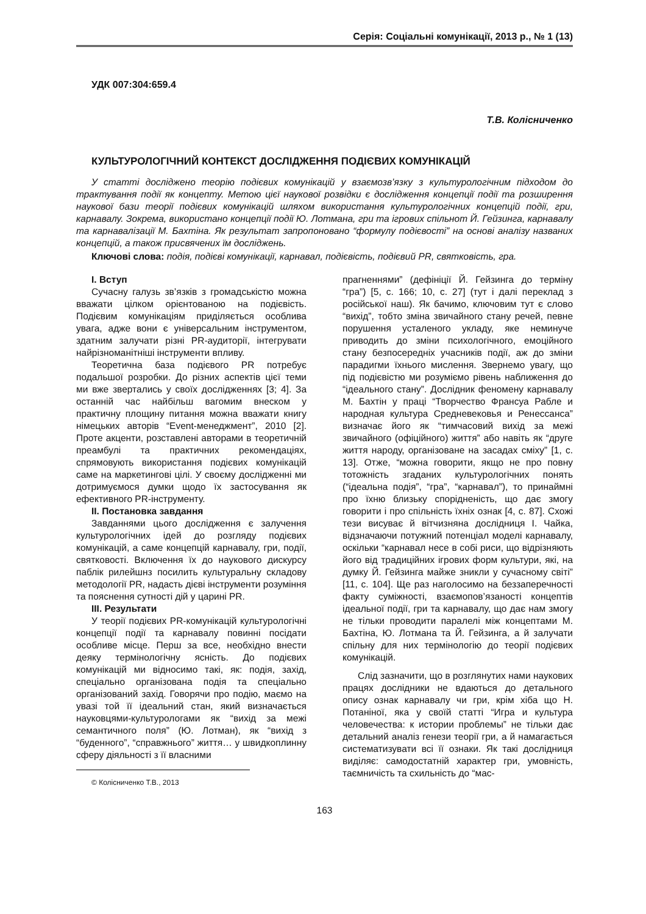Серія: Соціальні комунікації, 2013 р., № 1 (13)
УДК 007:304:659.4
Т.В. Колісниченко
КУЛЬТУРОЛОГІЧНИЙ КОНТЕКСТ ДОСЛІДЖЕННЯ ПОДІЄВИХ КОМУНІКАЦІЙ
У статті досліджено теорію подієвих комунікацій у взаємозв’язку з культурологічним підходом до трактування події як концепту. Метою цієї наукової розвідки є дослідження концепції події та розширення наукової бази теорії подієвих комунікацій шляхом використання культурологічних концепцій події, гри, карнавалу. Зокрема, використано концепції події Ю. Лотмана, гри та ігрових спільнот Й. Гейзинга, карнавалу та карнавалізації М. Бахтіна. Як результат запропоновано “формулу подієвості” на основі аналізу названих концепцій, а також присвячених їм досліджень.
Ключові слова: подія, подієві комунікації, карнавал, подієвість, подієвий PR, святковість, гра.
I. Вступ
Сучасну галузь зв’язків з громадськістю можна вважати цілком орієнтованою на подієвість. Подієвим комунікаціям приділяється особлива увага, адже вони є універсальним інструментом, здатним залучати різні PR-аудиторії, інтегрувати найрізноманітніші інструменти впливу.
Теоретична база подієвого PR потребує подальшої розробки. До різних аспектів цієї теми ми вже звертались у своїх дослідженнях [3; 4]. За останній час найбільш вагомим внеском у практичну площину питання можна вважати книгу німецьких авторів “Event-менеджмент”, 2010 [2]. Проте акценти, розставлені авторами в теоретичній преамбулі та практичних рекомендаціях, спрямовують використання подієвих комунікацій саме на маркетингові цілі. У своєму дослідженні ми дотримуємося думки щодо їх застосування як ефективного PR-інструменту.
II. Постановка завдання
Завданнями цього дослідження є залучення культурологічних ідей до розгляду подієвих комунікацій, а саме концепцій карнавалу, гри, події, святковості. Включення їх до наукового дискурсу паблік рилейшнз посилить культуральну складову методології PR, надасть дієві інструменти розуміння та пояснення сутності дій у царині PR.
III. Результати
У теорії подієвих PR-комунікацій культурологічні концепції події та карнавалу повинні посідати особливе місце. Перш за все, необхідно внести деяку термінологічну ясність. До подієвих комунікацій ми відносимо такі, як: подія, захід, спеціально організована подія та спеціально організований захід. Говорячи про подію, маємо на увазі той її ідеальний стан, який визначається науковцями-культурологами як “вихід за межі семантичного поля” (Ю. Лотман), як “вихід з “буденного”, “справжнього” життя… у швидкоплинну сферу діяльності з її власними
© Колісниченко Т.В., 2013
прагненнями” (дефініції Й. Гейзинга до терміну “гра”) [5, с. 166; 10, с. 27] (тут і далі переклад з російської наш). Як бачимо, ключовим тут є слово “вихід”, тобто зміна звичайного стану речей, певне порушення усталеного укладу, яке неминуче приводить до зміни психологічного, емоційного стану безпосередніх учасників події, аж до зміни парадигми їхнього мислення. Звернемо увагу, що під подієвістю ми розуміємо рівень наближення до “ідеального стану”. Дослідник феномену карнавалу М. Бахтін у праці “Творчество Франсуа Рабле и народная культура Средневековья и Ренессанса” визначає його як “тимчасовий вихід за межі звичайного (офіційного) життя” або навіть як “друге життя народу, організоване на засадах сміху” [1, с. 13]. Отже, “можна говорити, якщо не про повну тотожність згаданих культурологічних понять (“ідеальна подія”, “гра”, “карнавал”), то принаймні про їхню близьку спорідненість, що дає змогу говорити і про спільність їхніх ознак [4, с. 87]. Схожі тези висуває й вітчизняна дослідниця І. Чайка, відзначаючи потужний потенціал моделі карнавалу, оскільки “карнавал несе в собі риси, що відрізняють його від традиційних ігрових форм культури, які, на думку Й. Гейзинга майже зникли у сучасному світі” [11, с. 104]. Ще раз наголосимо на беззаперечності факту суміжності, взаємопов’язаності концептів ідеальної події, гри та карнавалу, що дає нам змогу не тільки проводити паралелі між концептами М. Бахтіна, Ю. Лотмана та Й. Гейзинга, а й залучати спільну для них термінологію до теорії подієвих комунікацій.
Слід зазначити, що в розглянутих нами наукових працях дослідники не вдаються до детального опису ознак карнавалу чи гри, крім хіба що Н. Потаніної, яка у своїй статті “Игра и культура человечества: к истории проблемы” не тільки дає детальний аналіз генези теорії гри, а й намагається систематизувати всі її ознаки. Як такі дослідниця виділяє: самодостатній характер гри, умовність, таємничість та схильність до “мас-
163